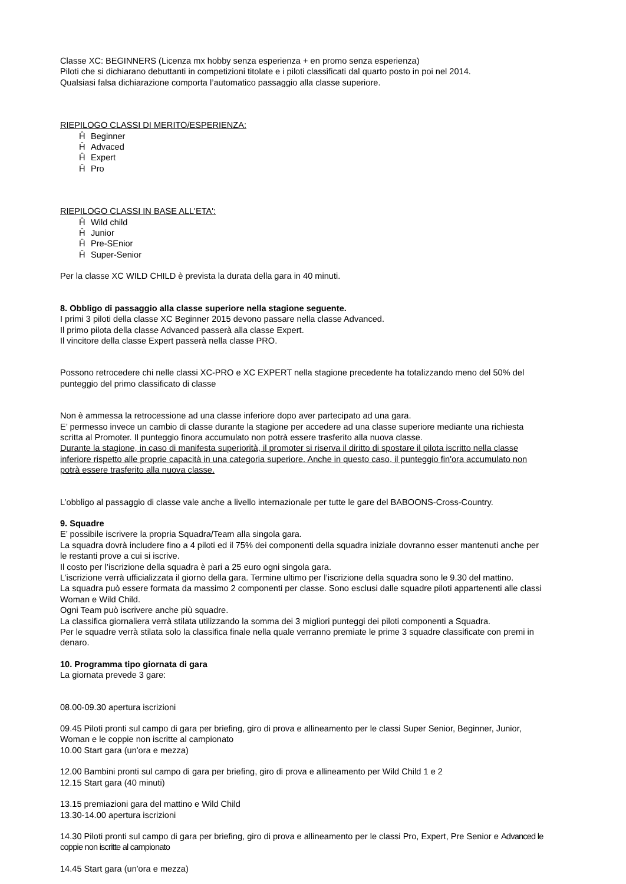Classe XC: BEGINNERS (Licenza mx hobby senza esperienza + en promo senza esperienza)
Piloti che si dichiarano debuttanti in competizioni titolate e i piloti classificati dal quarto posto in poi nel 2014.
Qualsiasi falsa dichiarazione comporta l’automatico passaggio alla classe superiore.
RIEPILOGO CLASSI DI MERITO/ESPERIENZA:
Ĥ Beginner
Ĥ Advaced
Ĥ Expert
Ĥ Pro
RIEPILOGO CLASSI IN BASE ALL'ETA':
Ĥ Wild child
Ĥ Junior
Ĥ Pre-SEnior
Ĥ Super-Senior
Per la classe XC WILD CHILD è prevista la durata della gara in 40 minuti.
8. Obbligo di passaggio alla classe superiore nella stagione seguente.
I primi 3 piloti della classe XC Beginner 2015 devono passare nella classe Advanced.
Il primo pilota della classe Advanced passerà alla classe Expert.
Il vincitore della classe Expert passerà nella classe PRO.
Possono retrocedere chi nelle classi XC-PRO e XC EXPERT nella stagione precedente ha totalizzando meno del 50% del punteggio del primo classificato di classe
Non è ammessa la retrocessione ad una classe inferiore dopo aver partecipato ad una gara.
E’ permesso invece un cambio di classe durante la stagione per accedere ad una classe superiore mediante una richiesta scritta al Promoter. Il punteggio finora accumulato non potrà essere trasferito alla nuova classe.
Durante la stagione, in caso di manifesta superiorità, il promoter si riserva il diritto di spostare il pilota iscritto nella classe inferiore rispetto alle proprie capacità in una categoria superiore. Anche in questo caso, il punteggio fin'ora accumulato non potrà essere trasferito alla nuova classe.
L’obbligo al passaggio di classe vale anche a livello internazionale per tutte le gare del BABOONS-Cross-Country.
9. Squadre
E’ possibile iscrivere la propria Squadra/Team alla singola gara.
La squadra dovrà includere fino a 4 piloti ed il 75% dei componenti della squadra iniziale dovranno esser mantenuti anche per le restanti prove a cui si iscrive.
Il costo per l’iscrizione della squadra è pari a 25 euro ogni singola gara.
L’iscrizione verrà ufficializzata il giorno della gara. Termine ultimo per l’iscrizione della squadra sono le 9.30 del mattino.
La squadra può essere formata da massimo 2 componenti per classe. Sono esclusi dalle squadre piloti appartenenti alle classi Woman e Wild Child.
Ogni Team può iscrivere anche più squadre.
La classifica giornaliera verrà stilata utilizzando la somma dei 3 migliori punteggi dei piloti componenti a Squadra.
Per le squadre verrà stilata solo la classifica finale nella quale verranno premiate le prime 3 squadre classificate con premi in denaro.
10. Programma tipo giornata di gara
La giornata prevede 3 gare:
08.00-09.30 apertura iscrizioni
09.45 Piloti pronti sul campo di gara per briefing, giro di prova e allineamento per le classi Super Senior, Beginner, Junior, Woman e le coppie non iscritte al campionato
10.00 Start gara (un'ora e mezza)
12.00 Bambini pronti sul campo di gara per briefing, giro di prova e allineamento per Wild Child 1 e 2
12.15 Start gara (40 minuti)
13.15 premiazioni gara del mattino e Wild Child
13.30-14.00 apertura iscrizioni
14.30 Piloti pronti sul campo di gara per briefing, giro di prova e allineamento per le classi Pro, Expert, Pre Senior e Advanced le coppie non iscritte al campionato
14.45 Start gara (un'ora e mezza)